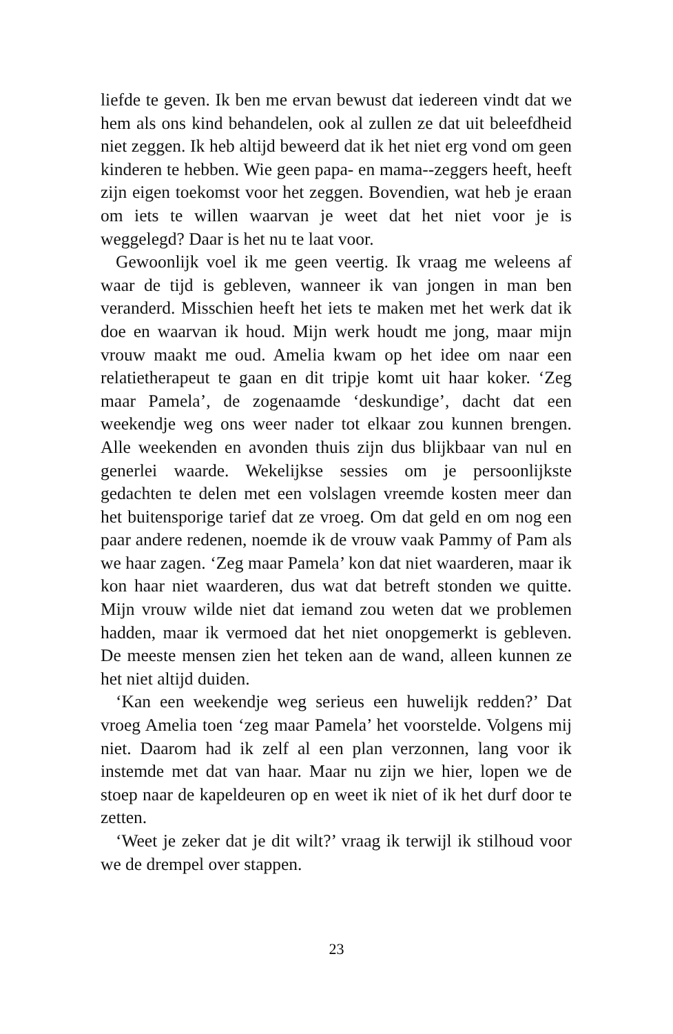liefde te geven. Ik ben me ervan bewust dat iedereen vindt dat we hem als ons kind behandelen, ook al zullen ze dat uit beleefdheid niet zeggen. Ik heb altijd beweerd dat ik het niet erg vond om geen kinderen te hebben. Wie geen papa- en mama--zeggers heeft, heeft zijn eigen toekomst voor het zeggen. Bovendien, wat heb je eraan om iets te willen waarvan je weet dat het niet voor je is weggelegd? Daar is het nu te laat voor.
Gewoonlijk voel ik me geen veertig. Ik vraag me weleens af waar de tijd is gebleven, wanneer ik van jongen in man ben veranderd. Misschien heeft het iets te maken met het werk dat ik doe en waarvan ik houd. Mijn werk houdt me jong, maar mijn vrouw maakt me oud. Amelia kwam op het idee om naar een relatietherapeut te gaan en dit tripje komt uit haar koker. ‘Zeg maar Pamela’, de zogenaamde ‘deskundige’, dacht dat een weekendje weg ons weer nader tot elkaar zou kunnen brengen. Alle weekenden en avonden thuis zijn dus blijkbaar van nul en generlei waarde. Wekelijkse sessies om je persoonlijkste gedachten te delen met een volslagen vreemde kosten meer dan het buitensporige tarief dat ze vroeg. Om dat geld en om nog een paar andere redenen, noemde ik de vrouw vaak Pammy of Pam als we haar zagen. ‘Zeg maar Pamela’ kon dat niet waarderen, maar ik kon haar niet waarderen, dus wat dat betreft stonden we quitte. Mijn vrouw wilde niet dat iemand zou weten dat we problemen hadden, maar ik vermoed dat het niet onopgemerkt is gebleven. De meeste mensen zien het teken aan de wand, alleen kunnen ze het niet altijd duiden.
‘Kan een weekendje weg serieus een huwelijk redden?’ Dat vroeg Amelia toen ‘zeg maar Pamela’ het voorstelde. Volgens mij niet. Daarom had ik zelf al een plan verzonnen, lang voor ik instemde met dat van haar. Maar nu zijn we hier, lopen we de stoep naar de kapeldeuren op en weet ik niet of ik het durf door te zetten.
‘Weet je zeker dat je dit wilt?’ vraag ik terwijl ik stilhoud voor we de drempel over stappen.
23